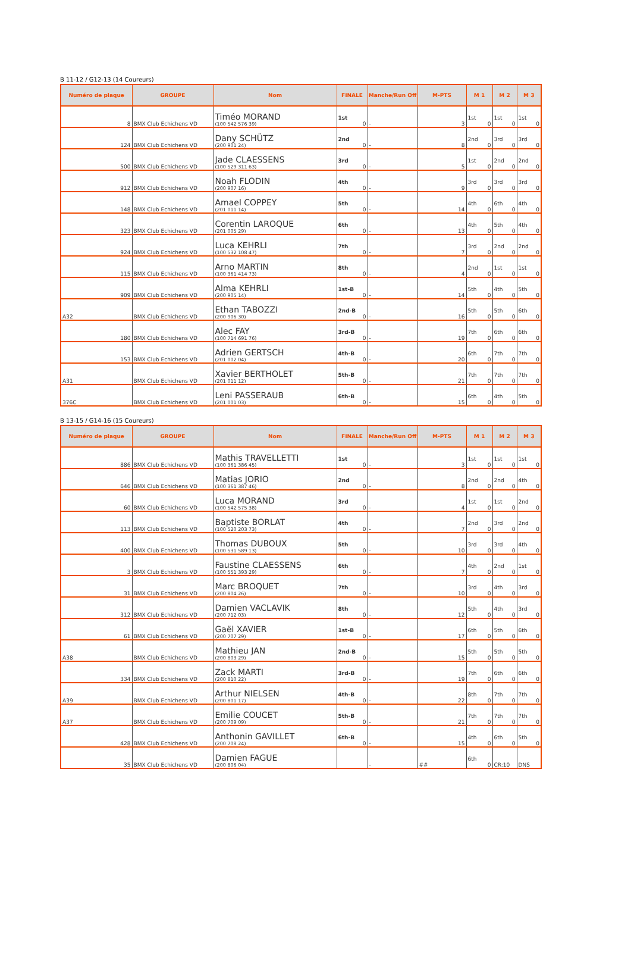B 11-12 / G12-13 (14 Coureurs)
| Numéro de plaque | GROUPE | Nom | FINALE | Manche/Run Off | M-PTS | M 1 | M 2 | M 3 |
| --- | --- | --- | --- | --- | --- | --- | --- | --- |
| 8 | BMX Club Echichens VD | Timéo MORAND (100 542 576 39) | 1st 0 | - | 3 | 1st 0 | 1st 0 | 1st 0 |
| 124 | BMX Club Echichens VD | Dany SCHÜTZ (200 901 24) | 2nd 0 | - | 8 | 2nd 0 | 3rd 0 | 3rd 0 |
| 500 | BMX Club Echichens VD | Jade CLAESSENS (100 529 311 63) | 3rd 0 | - | 5 | 1st 0 | 2nd 0 | 2nd 0 |
| 912 | BMX Club Echichens VD | Noah FLODIN (200 907 16) | 4th 0 | - | 9 | 3rd 0 | 3rd 0 | 3rd 0 |
| 148 | BMX Club Echichens VD | Amael COPPEY (201 011 14) | 5th 0 | - | 14 | 4th 0 | 6th 0 | 4th 0 |
| 323 | BMX Club Echichens VD | Corentin LAROQUE (201 005 29) | 6th 0 | - | 13 | 4th 0 | 5th 0 | 4th 0 |
| 924 | BMX Club Echichens VD | Luca KEHRLI (100 532 108 47) | 7th 0 | - | 7 | 3rd 0 | 2nd 0 | 2nd 0 |
| 115 | BMX Club Echichens VD | Arno MARTIN (100 361 414 73) | 8th 0 | - | 4 | 2nd 0 | 1st 0 | 1st 0 |
| 909 | BMX Club Echichens VD | Alma KEHRLI (200 905 14) | 1st-B 0 | - | 14 | 5th 0 | 4th 0 | 5th 0 |
| A32 | BMX Club Echichens VD | Ethan TABOZZI (200 906 30) | 2nd-B 0 | - | 16 | 5th 0 | 5th 0 | 6th 0 |
| 180 | BMX Club Echichens VD | Alec FAY (100 714 691 76) | 3rd-B 0 | - | 19 | 7th 0 | 6th 0 | 6th 0 |
| 153 | BMX Club Echichens VD | Adrien GERTSCH (201 002 04) | 4th-B 0 | - | 20 | 6th 0 | 7th 0 | 7th 0 |
| A31 | BMX Club Echichens VD | Xavier BERTHOLET (201 011 12) | 5th-B 0 | - | 21 | 7th 0 | 7th 0 | 7th 0 |
| 376C | BMX Club Echichens VD | Leni PASSERAUB (201 001 03) | 6th-B 0 | - | 15 | 6th 0 | 4th 0 | 5th 0 |
B 13-15 / G14-16 (15 Coureurs)
| Numéro de plaque | GROUPE | Nom | FINALE | Manche/Run Off | M-PTS | M 1 | M 2 | M 3 |
| --- | --- | --- | --- | --- | --- | --- | --- | --- |
| 886 | BMX Club Echichens VD | Mathis TRAVELLETTI (100 361 386 45) | 1st 0 | - | 3 | 1st 0 | 1st 0 | 1st 0 |
| 646 | BMX Club Echichens VD | Matias JORIO (100 361 387 46) | 2nd 0 | - | 8 | 2nd 0 | 2nd 0 | 4th 0 |
| 60 | BMX Club Echichens VD | Luca MORAND (100 542 575 38) | 3rd 0 | - | 4 | 1st 0 | 1st 0 | 2nd 0 |
| 113 | BMX Club Echichens VD | Baptiste BORLAT (100 520 203 73) | 4th 0 | - | 7 | 2nd 0 | 3rd 0 | 2nd 0 |
| 400 | BMX Club Echichens VD | Thomas DUBOUX (100 531 589 13) | 5th 0 | - | 10 | 3rd 0 | 3rd 0 | 4th 0 |
| 3 | BMX Club Echichens VD | Faustine CLAESSENS (100 551 393 29) | 6th 0 | - | 7 | 4th 0 | 2nd 0 | 1st 0 |
| 31 | BMX Club Echichens VD | Marc BROQUET (200 804 26) | 7th 0 | - | 10 | 3rd 0 | 4th 0 | 3rd 0 |
| 312 | BMX Club Echichens VD | Damien VACLAVIK (200 712 03) | 8th 0 | - | 12 | 5th 0 | 4th 0 | 3rd 0 |
| 61 | BMX Club Echichens VD | Gaël XAVIER (200 707 29) | 1st-B 0 | - | 17 | 6th 0 | 5th 0 | 6th 0 |
| A38 | BMX Club Echichens VD | Mathieu JAN (200 803 29) | 2nd-B 0 | - | 15 | 5th 0 | 5th 0 | 5th 0 |
| 334 | BMX Club Echichens VD | Zack MARTI (200 810 22) | 3rd-B 0 | - | 19 | 7th 0 | 6th 0 | 6th 0 |
| A39 | BMX Club Echichens VD | Arthur NIELSEN (200 801 17) | 4th-B 0 | - | 22 | 8th 0 | 7th 0 | 7th 0 |
| A37 | BMX Club Echichens VD | Emilie COUCET (200 709 09) | 5th-B 0 | - | 21 | 7th 0 | 7th 0 | 7th 0 |
| 428 | BMX Club Echichens VD | Anthonin GAVILLET (200 708 24) | 6th-B 0 | - | 15 | 4th 0 | 6th 0 | 5th 0 |
| 35 | BMX Club Echichens VD | Damien FAGUE (200 806 04) | | - | ## | 6th 0 | CR:10 | DNS |